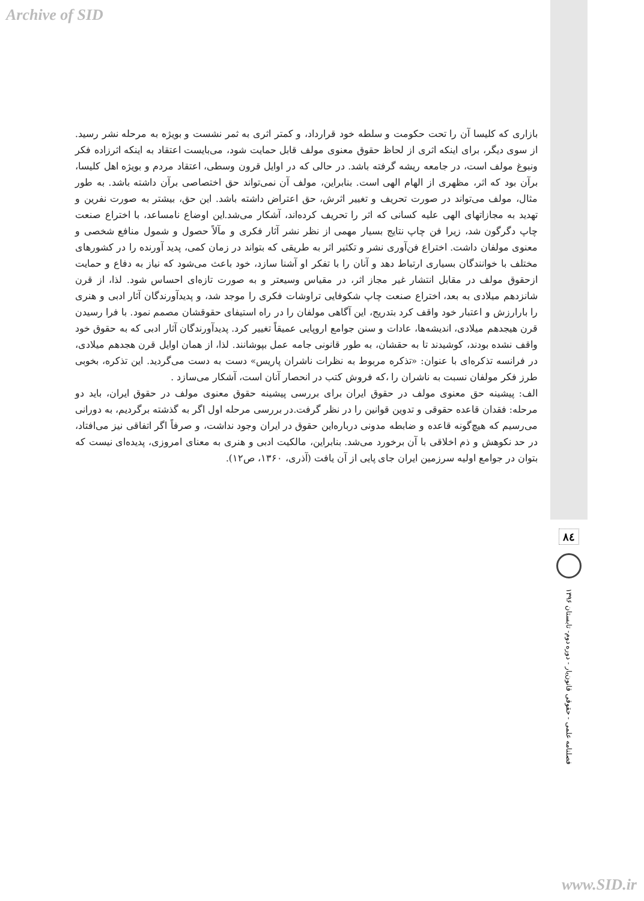Archive of SID
بازاری که کلیسا آن را تحت حکومت و سلطه خود قرارداد، و کمتر اثری به ثمر نشست و بویژه به مرحله نشر رسید. از سوی دیگر، برای اینکه اثری از لحاظ حقوق معنوی مولف قابل حمایت شود، می‌بایست اعتقاد به اینکه اثرزاده فکر ونبوغ مولف است، در جامعه ریشه گرفته باشد. در حالی که در اوایل قرون وسطی، اعتقاد مردم و بویژه اهل کلیسا، برآن بود که اثر، مظهری از الهام الهی است. بنابراین، مولف آن نمی‌تواند حق اختصاصی برآن داشته باشد. به طور مثال، مولف می‌تواند در صورت تحریف و تغییر اثرش، حق اعتراض داشته باشد. این حق، بیشتر به صورت نفرین و تهدید به مجازاتهای الهی علیه کسانی که اثر را تحریف کرده‌اند، آشکار می‌شد.این اوضاع نامساعد، با اختراع صنعت چاپ دگرگون شد، زیرا فن چاپ نتایج بسیار مهمی از نظر نشر آثار فکری و مآلاً حصول و شمول منافع شخصی و معنوی مولفان داشت. اختراع فن‌آوری نشر و تکثیر اثر به طریقی که بتواند در زمان کمی، پدید آورنده را در کشورهای مختلف با خوانندگان بسیاری ارتباط دهد و آنان را با تفکر او آشنا سازد، خود باعث می‌شود که نیاز به دفاع و حمایت ازحقوق مولف در مقابل انتشار غیر مجاز اثر، در مقیاس وسیعتر و به صورت تازه‌ای احساس شود. لذا، از قرن شانزدهم میلادی به بعد، اختراع صنعت چاپ شکوفایی تراوشات فکری را موجد شد، و پدیدآورندگان آثار ادبی و هنری را بارارزش و اعتبار خود واقف کرد بتدریج، این آگاهی مولفان را در راه استیفای حقوقشان مصمم نمود. با فرا رسیدن قرن هیجدهم میلادی، اندیشه‌ها، عادات و سنن جوامع اروپایی عمیقاً تغییر کرد. پدیدآورندگان آثار ادبی که به حقوق خود واقف نشده بودند، کوشیدند تا به حقشان، به طور قانونی جامه عمل بپوشانند. لذا، از همان اوایل قرن هجدهم میلادی، در فرانسه تذکره‌ای با عنوان: «تذکره مربوط به نظرات ناشران پاریس» دست به دست می‌گردید. این تذکره، بخوبی طرز فکر مولفان نسبت به ناشران را ،که فروش کتب در انحصار آنان است، آشکار می‌سازد .
الف: پیشینه حق معنوی مولف در حقوق ایران برای بررسی پیشینه حقوق معنوی مولف در حقوق ایران، باید دو مرحله: فقدان قاعده حقوقی و تدوین قوانین را در نظر گرفت.در بررسی مرحله اول اگر به گذشته برگردیم، به دورانی می‌رسیم که هیچ‌گونه قاعده و ضابطه مدونی درباره‌این حقوق در ایران وجود نداشت، و صرفاً اگر اتفاقی نیز می‌افتاد، در حد نکوهش و ذم اخلاقی با آن برخورد می‌شد. بنابراین، مالکیت ادبی و هنری به معنای امروزی، پدیده‌ای نیست که بتوان در جوامع اولیه سرزمین ایران جای پایی از آن یافت (آذری، ۱۳۶۰، ص۱۲).
۸٤
فصلنامه علمی - حقوقی قانون‌یار - دوره دوم- تابستان ۱۳۹۶
www.SID.ir